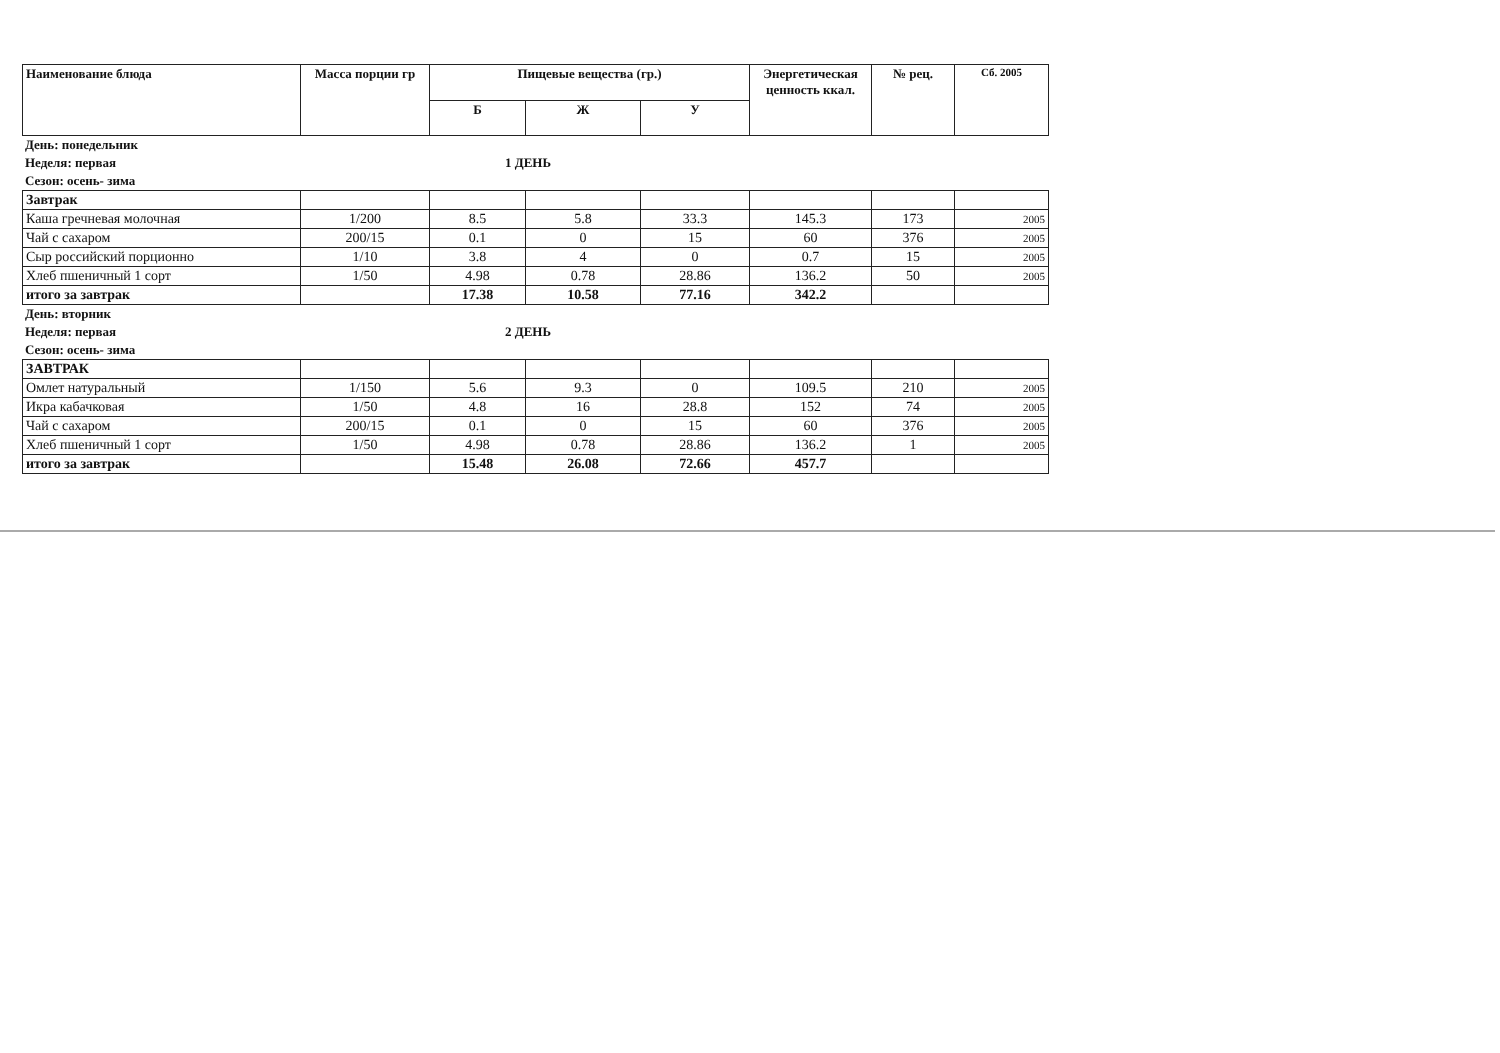| Наименование блюда | Масса порции гр | Пищевые вещества (гр.) | | | Энергетическая ценность ккал. | № рец. | Сб. 2005 |
| --- | --- | --- | --- | --- | --- | --- | --- |
| | | Б | Ж | У | | | |
День: понедельник
Неделя: первая 1 ДЕНЬ
Сезон: осень- зима
| Завтрак | | | | | | | |
| Каша гречневая молочная | 1/200 | 8.5 | 5.8 | 33.3 | 145.3 | 173 | 2005 |
| Чай с сахаром | 200/15 | 0.1 | 0 | 15 | 60 | 376 | 2005 |
| Сыр российский порционно | 1/10 | 3.8 | 4 | 0 | 0.7 | 15 | 2005 |
| Хлеб пшеничный 1 сорт | 1/50 | 4.98 | 0.78 | 28.86 | 136.2 | 50 | 2005 |
| итого за завтрак | | 17.38 | 10.58 | 77.16 | 342.2 | | |
День: вторник
Неделя: первая 2 ДЕНЬ
Сезон: осень- зима
| ЗАВТРАК | | | | | | | |
| Омлет натуральный | 1/150 | 5.6 | 9.3 | 0 | 109.5 | 210 | 2005 |
| Икра кабачковая | 1/50 | 4.8 | 16 | 28.8 | 152 | 74 | 2005 |
| Чай с сахаром | 200/15 | 0.1 | 0 | 15 | 60 | 376 | 2005 |
| Хлеб пшеничный 1 сорт | 1/50 | 4.98 | 0.78 | 28.86 | 136.2 | 1 | 2005 |
| итого за завтрак | | 15.48 | 26.08 | 72.66 | 457.7 | | |